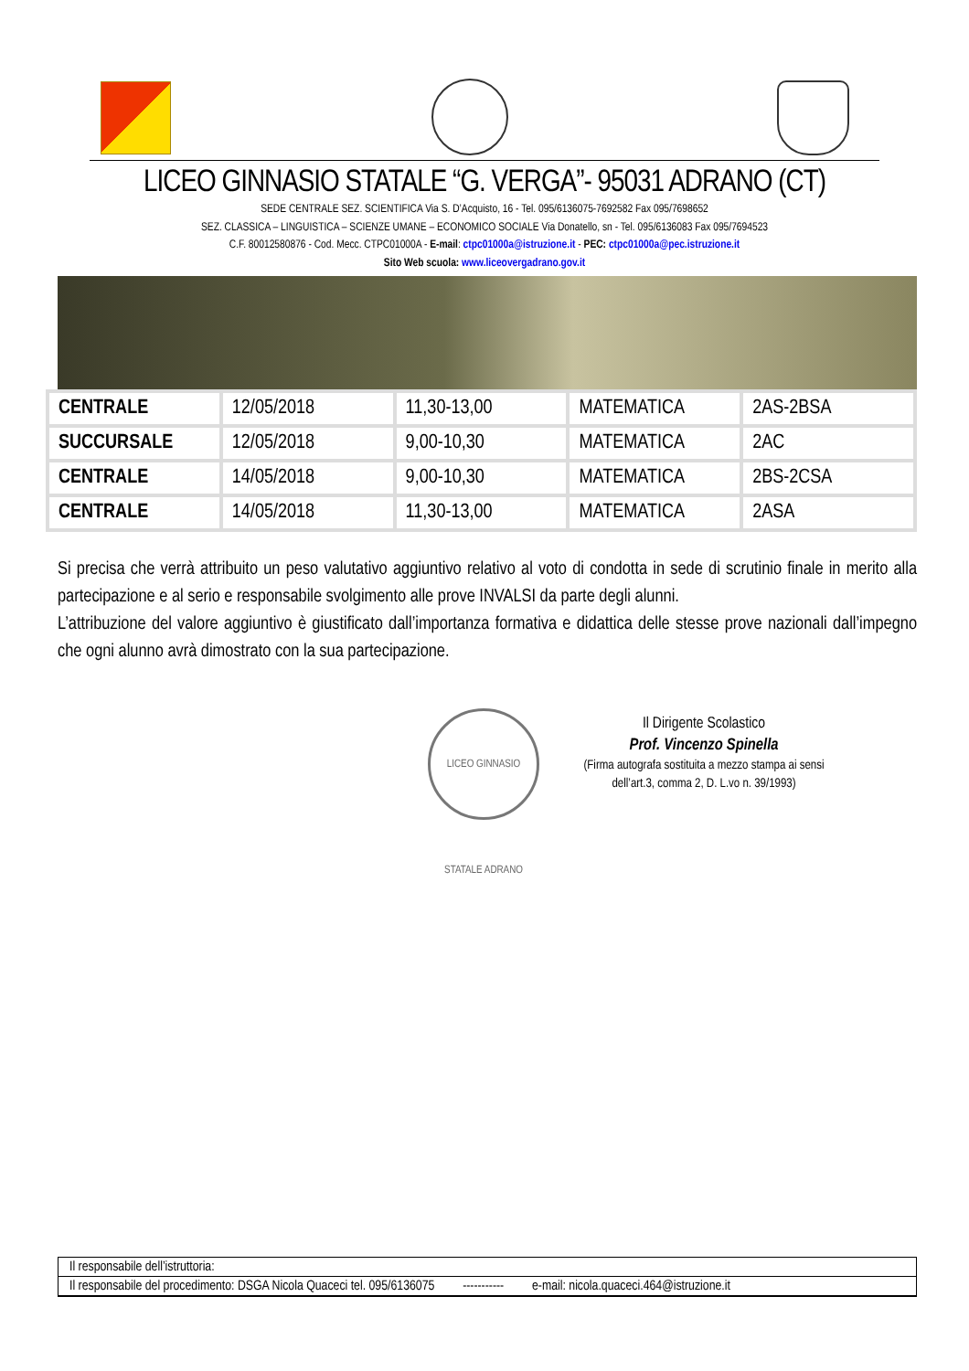LICEO GINNASIO STATALE “G. VERGA”- 95031 ADRANO (CT)
SEDE CENTRALE SEZ. SCIENTIFICA Via S. D’Acquisto, 16 - Tel. 095/6136075-7692582 Fax 095/7698652
SEZ. CLASSICA – LINGUISTICA – SCIENZE UMANE – ECONOMICO SOCIALE Via Donatello, sn - Tel. 095/6136083 Fax 095/7694523
C.F. 80012580876 - Cod. Mecc. CTPC01000A - E-mail: ctpc01000a@istruzione.it - PEC: ctpc01000a@pec.istruzione.it
Sito Web scuola: www.liceovergadrano.gov.it
| CENTRALE | 12/05/2018 | 11,30-13,00 | MATEMATICA | 2AS-2BSA |
| SUCCURSALE | 12/05/2018 | 9,00-10,30 | MATEMATICA | 2AC |
| CENTRALE | 14/05/2018 | 9,00-10,30 | MATEMATICA | 2BS-2CSA |
| CENTRALE | 14/05/2018 | 11,30-13,00 | MATEMATICA | 2ASA |
Si precisa che verrà attribuito un peso valutativo aggiuntivo relativo al voto di condotta in sede di scrutinio finale in merito alla partecipazione e al serio e responsabile svolgimento alle prove INVALSI da parte degli alunni.
L’attribuzione del valore aggiuntivo è giustificato dall’importanza formativa e didattica delle stesse prove nazionali dall’impegno che ogni alunno avrà dimostrato con la sua partecipazione.
LICEO GINNASIO STATALE ADRANO
Il Dirigente Scolastico
Prof. Vincenzo Spinella
(Firma autografa sostituita a mezzo stampa ai sensi dell’art.3, comma 2, D. L.vo n. 39/1993)
Il responsabile dell’istruttoria:
Il responsabile del procedimento: DSGA Nicola Quaceci tel. 095/6136075 ----------- e-mail: nicola.quaceci.464@istruzione.it